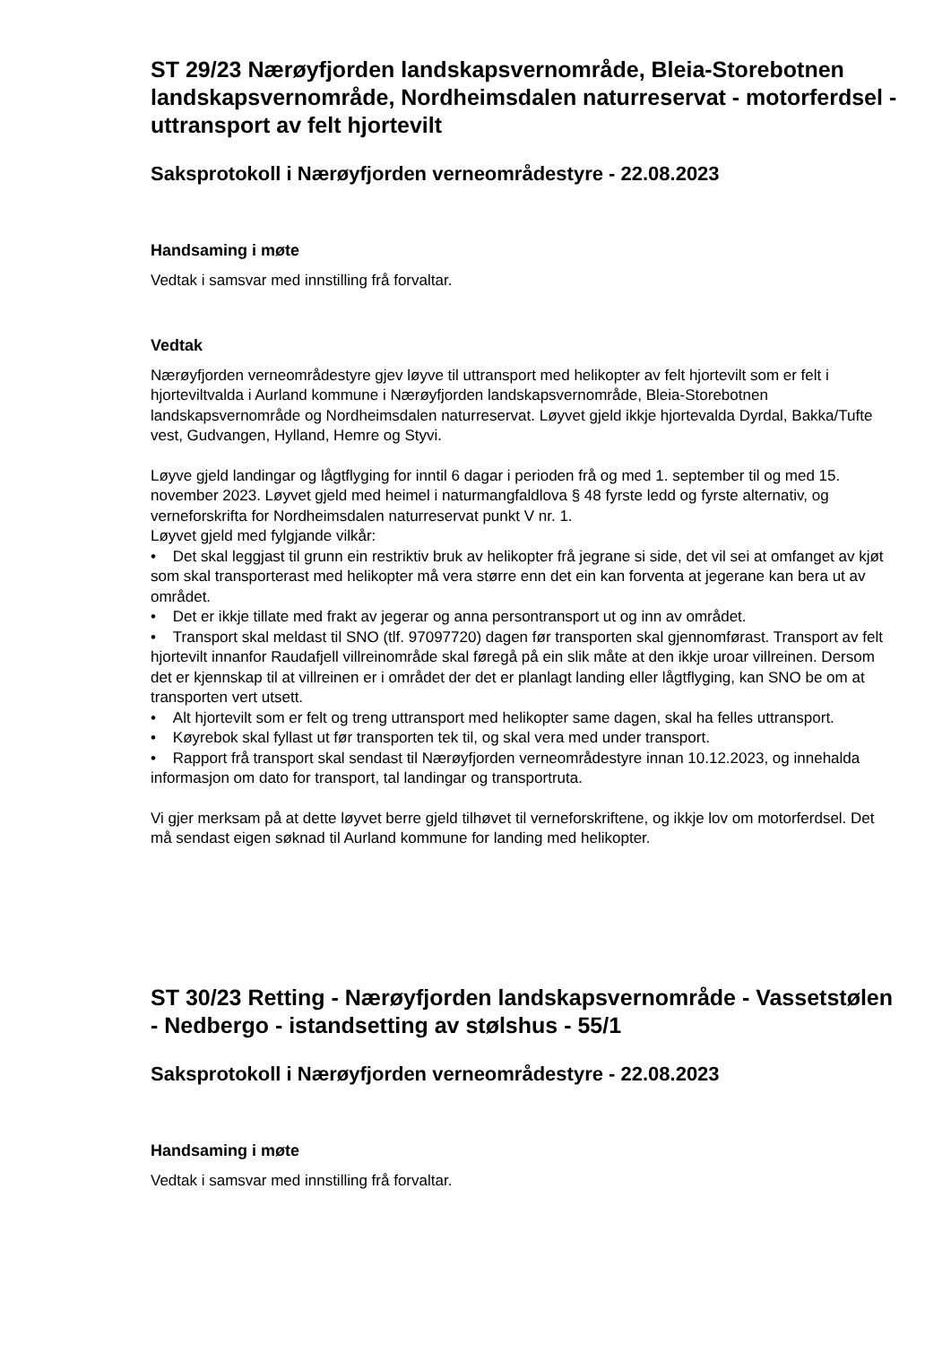ST 29/23 Nærøyfjorden landskapsvernområde, Bleia-Storebotnen landskapsvernområde, Nordheimsdalen naturreservat - motorferdsel - uttransport av felt hjortevilt
Saksprotokoll i Nærøyfjorden verneområdestyre - 22.08.2023
Handsaming i møte
Vedtak i samsvar med innstilling frå forvaltar.
Vedtak
Nærøyfjorden verneområdestyre gjev løyve til uttransport med helikopter av felt hjortevilt som er felt i hjorteviltvalda i Aurland kommune i Nærøyfjorden landskapsvernområde, Bleia-Storebotnen landskapsvernområde og Nordheimsdalen naturreservat. Løyvet gjeld ikkje hjortevalda Dyrdal, Bakka/Tufte vest, Gudvangen, Hylland, Hemre og Styvi.
Løyve gjeld landingar og lågtflyging for inntil 6 dagar i perioden frå og med 1. september til og med 15. november 2023. Løyvet gjeld med heimel i naturmangfaldlova § 48 fyrste ledd og fyrste alternativ, og verneforskrifta for Nordheimsdalen naturreservat punkt V nr. 1.
Løyvet gjeld med fylgjande vilkår:
• Det skal leggjast til grunn ein restriktiv bruk av helikopter frå jegrane si side, det vil sei at omfanget av kjøt som skal transporterast med helikopter må vera større enn det ein kan forventa at jegerane kan bera ut av området.
• Det er ikkje tillate med frakt av jegerar og anna persontransport ut og inn av området.
• Transport skal meldast til SNO (tlf. 97097720) dagen før transporten skal gjennomførast. Transport av felt hjortevilt innanfor Raudafjell villreinområde skal føregå på ein slik måte at den ikkje uroar villreinen. Dersom det er kjennskap til at villreinen er i området der det er planlagt landing eller lågtflyging, kan SNO be om at transporten vert utsett.
• Alt hjortevilt som er felt og treng uttransport med helikopter same dagen, skal ha felles uttransport.
• Køyrebok skal fyllast ut før transporten tek til, og skal vera med under transport.
• Rapport frå transport skal sendast til Nærøyfjorden verneområdestyre innan 10.12.2023, og innehalda informasjon om dato for transport, tal landingar og transportruta.
Vi gjer merksam på at dette løyvet berre gjeld tilhøvet til verneforskriftene, og ikkje lov om motorferdsel. Det må sendast eigen søknad til Aurland kommune for landing med helikopter.
ST 30/23 Retting - Nærøyfjorden landskapsvernområde - Vassetstølen - Nedbergo - istandsetting av stølshus - 55/1
Saksprotokoll i Nærøyfjorden verneområdestyre - 22.08.2023
Handsaming i møte
Vedtak i samsvar med innstilling frå forvaltar.